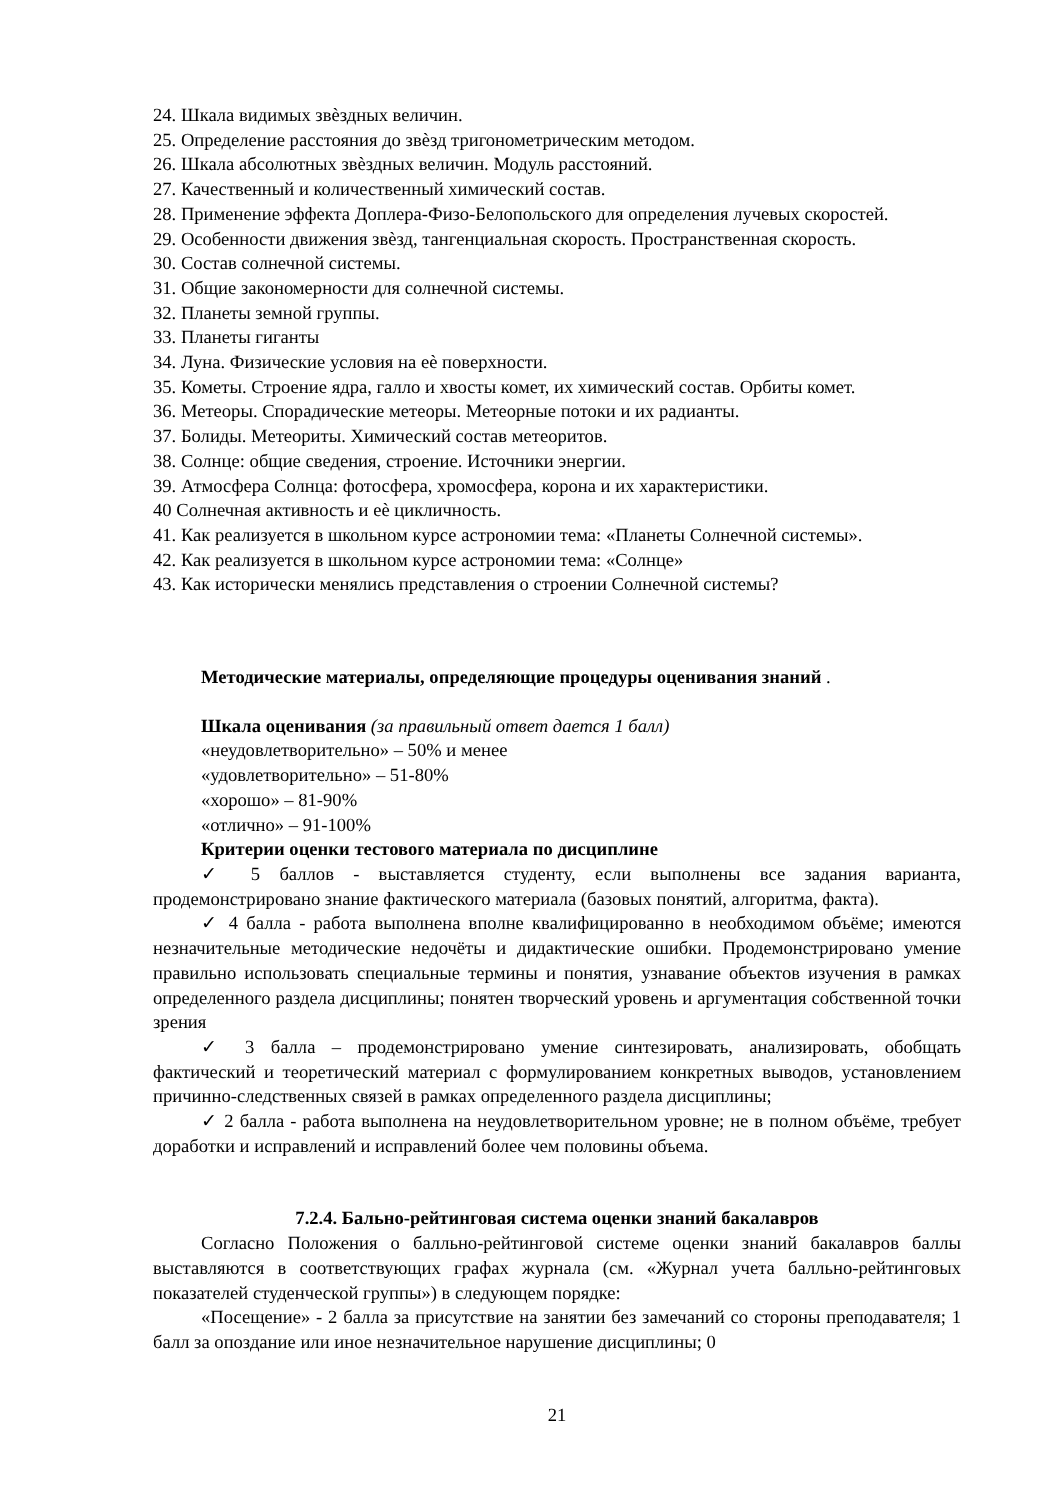24. Шкала видимых звѐздных величин.
25. Определение расстояния до звѐзд тригонометрическим методом.
26. Шкала абсолютных звѐздных величин. Модуль расстояний.
27. Качественный и количественный химический состав.
28. Применение эффекта Доплера-Физо-Белопольского для определения лучевых скоростей.
29. Особенности движения звѐзд, тангенциальная скорость. Пространственная скорость.
30. Состав солнечной системы.
31. Общие закономерности для солнечной системы.
32. Планеты земной группы.
33. Планеты гиганты
34. Луна. Физические условия на еѐ поверхности.
35. Кометы. Строение ядра, галло и хвосты комет, их химический состав. Орбиты комет.
36. Метеоры. Спорадические метеоры. Метеорные потоки и их радианты.
37. Болиды. Метеориты. Химический состав метеоритов.
38. Солнце: общие сведения, строение. Источники энергии.
39. Атмосфера Солнца: фотосфера, хромосфера, корона и их характеристики.
40 Солнечная активность и еѐ цикличность.
41. Как реализуется в школьном курсе астрономии тема: «Планеты Солнечной системы».
42. Как реализуется в школьном курсе астрономии тема: «Солнце»
43. Как исторически менялись представления о строении Солнечной системы?
Методические материалы, определяющие процедуры оценивания знаний .
Шкала оценивания (за правильный ответ дается 1 балл)
«неудовлетворительно» – 50% и менее
«удовлетворительно» – 51-80%
«хорошо» – 81-90%
«отлично» – 91-100%
Критерии оценки тестового материала по дисциплине
✓ 5 баллов - выставляется студенту, если выполнены все задания варианта, продемонстрировано знание фактического материала (базовых понятий, алгоритма, факта).
✓ 4 балла - работа выполнена вполне квалифицированно в необходимом объёме; имеются незначительные методические недочёты и дидактические ошибки. Продемонстрировано умение правильно использовать специальные термины и понятия, узнавание объектов изучения в рамках определенного раздела дисциплины; понятен творческий уровень и аргументация собственной точки зрения
✓ 3 балла – продемонстрировано умение синтезировать, анализировать, обобщать фактический и теоретический материал с формулированием конкретных выводов, установлением причинно-следственных связей в рамках определенного раздела дисциплины;
✓ 2 балла - работа выполнена на неудовлетворительном уровне; не в полном объёме, требует доработки и исправлений и исправлений более чем половины объема.
7.2.4. Бально-рейтинговая система оценки знаний бакалавров
Согласно Положения о балльно-рейтинговой системе оценки знаний бакалавров баллы выставляются в соответствующих графах журнала (см. «Журнал учета балльно-рейтинговых показателей студенческой группы») в следующем порядке:
«Посещение» - 2 балла за присутствие на занятии без замечаний со стороны преподавателя; 1 балл за опоздание или иное незначительное нарушение дисциплины; 0
21